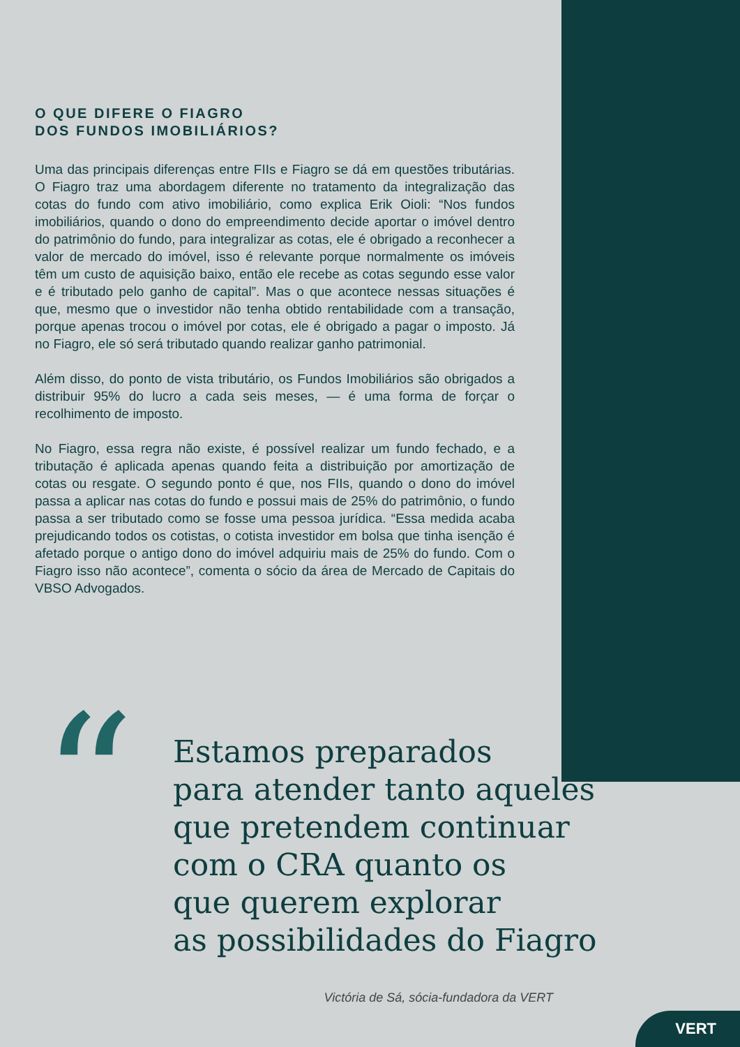O QUE DIFERE O FIAGRO
DOS FUNDOS IMOBILIÁRIOS?
Uma das principais diferenças entre FIIs e Fiagro se dá em questões tributárias. O Fiagro traz uma abordagem diferente no tratamento da integralização das cotas do fundo com ativo imobiliário, como explica Erik Oioli: “Nos fundos imobiliários, quando o dono do empreendimento decide aportar o imóvel dentro do patrimônio do fundo, para integralizar as cotas, ele é obrigado a reconhecer a valor de mercado do imóvel, isso é relevante porque normalmente os imóveis têm um custo de aquisição baixo, então ele recebe as cotas segundo esse valor e é tributado pelo ganho de capital”. Mas o que acontece nessas situações é que, mesmo que o investidor não tenha obtido rentabilidade com a transação, porque apenas trocou o imóvel por cotas, ele é obrigado a pagar o imposto. Já no Fiagro, ele só será tributado quando realizar ganho patrimonial.
Além disso, do ponto de vista tributário, os Fundos Imobiliários são obrigados a distribuir 95% do lucro a cada seis meses, — é uma forma de forçar o recolhimento de imposto.
No Fiagro, essa regra não existe, é possível realizar um fundo fechado, e a tributação é aplicada apenas quando feita a distribuição por amortização de cotas ou resgate. O segundo ponto é que, nos FIIs, quando o dono do imóvel passa a aplicar nas cotas do fundo e possui mais de 25% do patrimônio, o fundo passa a ser tributado como se fosse uma pessoa jurídica. “Essa medida acaba prejudicando todos os cotistas, o cotista investidor em bolsa que tinha isenção é afetado porque o antigo dono do imóvel adquiriu mais de 25% do fundo. Com o Fiagro isso não acontece”, comenta o sócio da área de Mercado de Capitais do VBSO Advogados.
“
Estamos preparados
para atender tanto aqueles
que pretendem continuar
com o CRA quanto os
que querem explorar
as possibilidades do Fiagro
Victória de Sá, sócia-fundadora da VERT
VERT